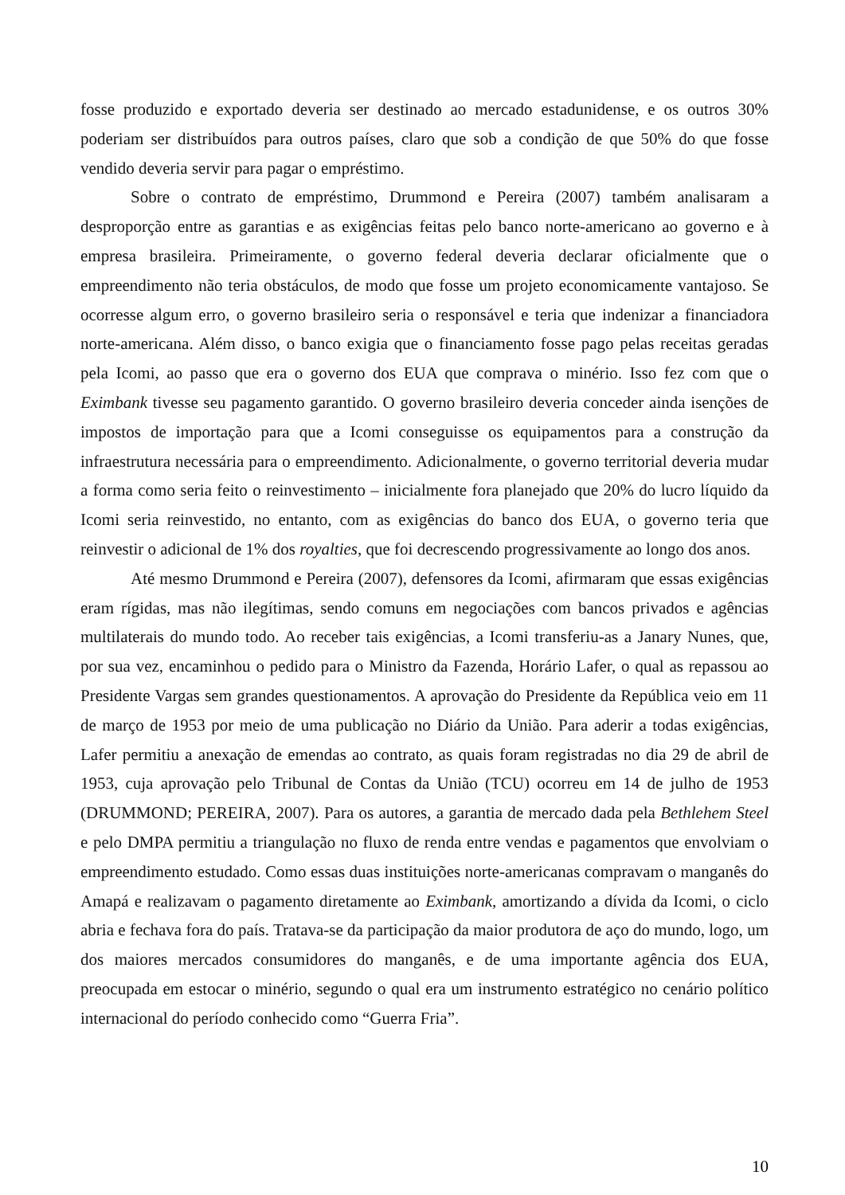fosse produzido e exportado deveria ser destinado ao mercado estadunidense, e os outros 30% poderiam ser distribuídos para outros países, claro que sob a condição de que 50% do que fosse vendido deveria servir para pagar o empréstimo.
Sobre o contrato de empréstimo, Drummond e Pereira (2007) também analisaram a desproporção entre as garantias e as exigências feitas pelo banco norte-americano ao governo e à empresa brasileira. Primeiramente, o governo federal deveria declarar oficialmente que o empreendimento não teria obstáculos, de modo que fosse um projeto economicamente vantajoso. Se ocorresse algum erro, o governo brasileiro seria o responsável e teria que indenizar a financiadora norte-americana. Além disso, o banco exigia que o financiamento fosse pago pelas receitas geradas pela Icomi, ao passo que era o governo dos EUA que comprava o minério. Isso fez com que o Eximbank tivesse seu pagamento garantido. O governo brasileiro deveria conceder ainda isenções de impostos de importação para que a Icomi conseguisse os equipamentos para a construção da infraestrutura necessária para o empreendimento. Adicionalmente, o governo territorial deveria mudar a forma como seria feito o reinvestimento – inicialmente fora planejado que 20% do lucro líquido da Icomi seria reinvestido, no entanto, com as exigências do banco dos EUA, o governo teria que reinvestir o adicional de 1% dos royalties, que foi decrescendo progressivamente ao longo dos anos.
Até mesmo Drummond e Pereira (2007), defensores da Icomi, afirmaram que essas exigências eram rígidas, mas não ilegítimas, sendo comuns em negociações com bancos privados e agências multilaterais do mundo todo. Ao receber tais exigências, a Icomi transferiu-as a Janary Nunes, que, por sua vez, encaminhou o pedido para o Ministro da Fazenda, Horário Lafer, o qual as repassou ao Presidente Vargas sem grandes questionamentos. A aprovação do Presidente da República veio em 11 de março de 1953 por meio de uma publicação no Diário da União. Para aderir a todas exigências, Lafer permitiu a anexação de emendas ao contrato, as quais foram registradas no dia 29 de abril de 1953, cuja aprovação pelo Tribunal de Contas da União (TCU) ocorreu em 14 de julho de 1953 (DRUMMOND; PEREIRA, 2007). Para os autores, a garantia de mercado dada pela Bethlehem Steel e pelo DMPA permitiu a triangulação no fluxo de renda entre vendas e pagamentos que envolviam o empreendimento estudado. Como essas duas instituições norte-americanas compravam o manganês do Amapá e realizavam o pagamento diretamente ao Eximbank, amortizando a dívida da Icomi, o ciclo abria e fechava fora do país. Tratava-se da participação da maior produtora de aço do mundo, logo, um dos maiores mercados consumidores do manganês, e de uma importante agência dos EUA, preocupada em estocar o minério, segundo o qual era um instrumento estratégico no cenário político internacional do período conhecido como “Guerra Fria”.
10